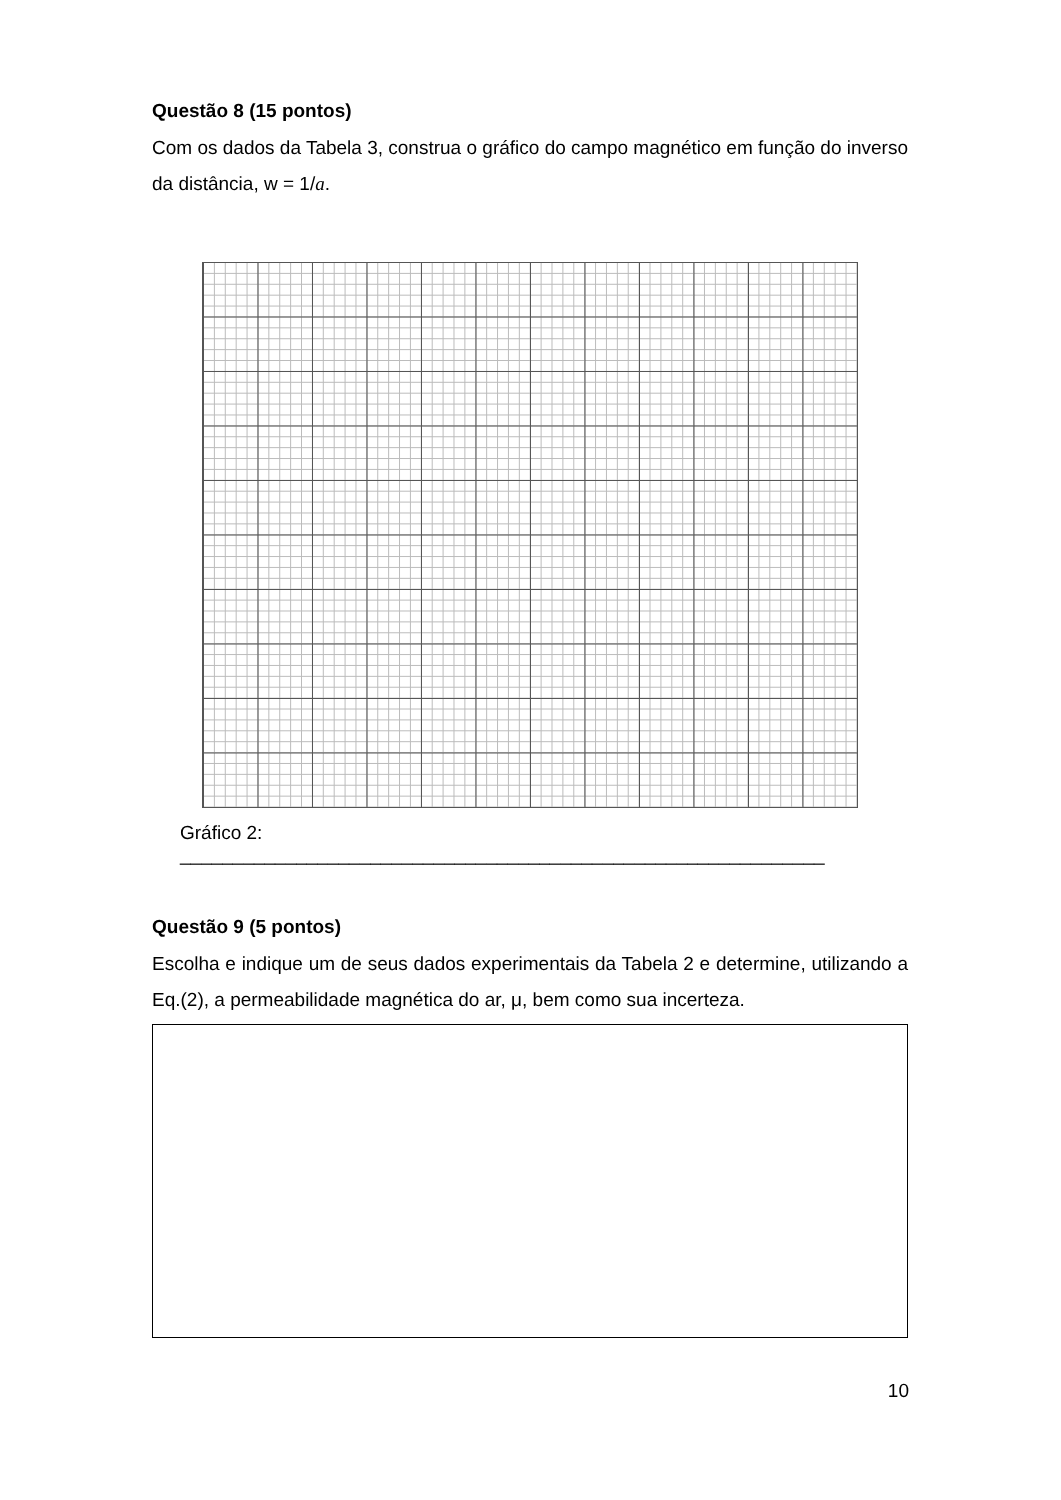Questão 8 (15 pontos)
Com os dados da Tabela 3, construa o gráfico do campo magnético em função do inverso da distância, w = 1/a.
Gráfico 2: _____________________________________________________________
Questão 9 (5 pontos)
Escolha e indique um de seus dados experimentais da Tabela 2 e determine, utilizando a Eq.(2), a permeabilidade magnética do ar, μ, bem como sua incerteza.
10